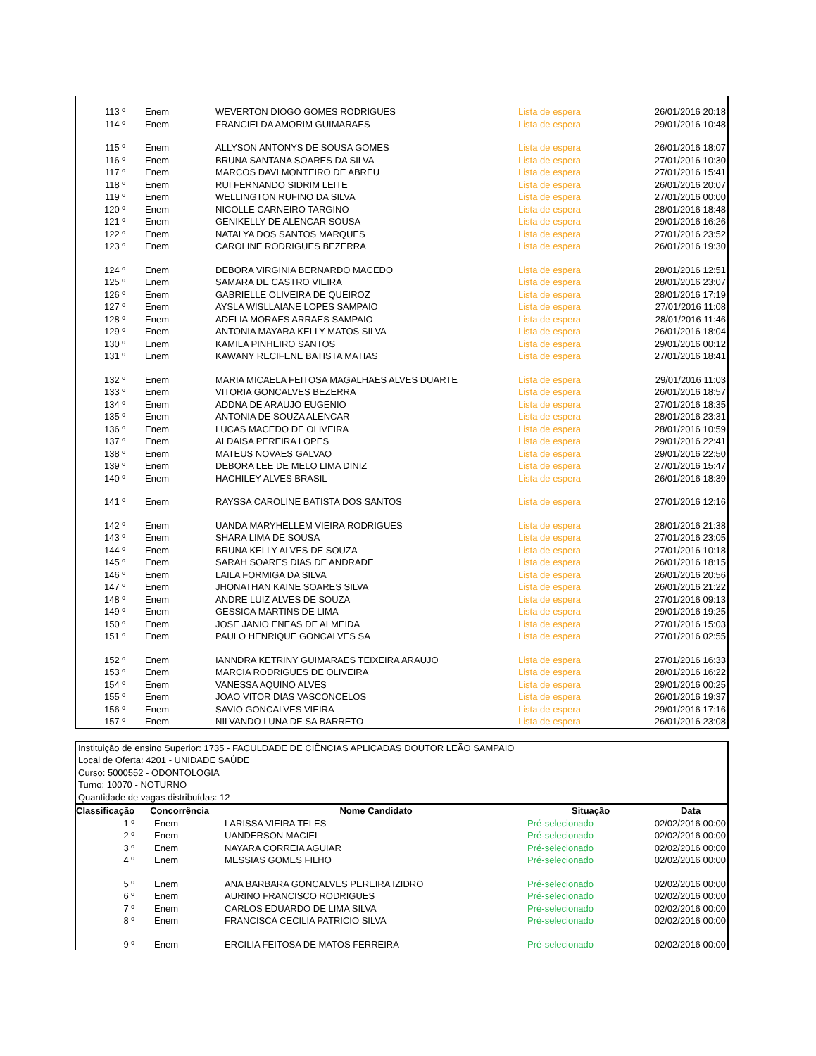| 113 º | Enem | WEVERTON DIOGO GOMES RODRIGUES | Lista de espera | 26/01/2016 20:18 |
| 114 º | Enem | FRANCIELDA AMORIM GUIMARAES | Lista de espera | 29/01/2016 10:48 |
| 115 º | Enem | ALLYSON ANTONYS DE SOUSA GOMES | Lista de espera | 26/01/2016 18:07 |
| 116 º | Enem | BRUNA SANTANA SOARES DA SILVA | Lista de espera | 27/01/2016 10:30 |
| 117 º | Enem | MARCOS DAVI MONTEIRO DE ABREU | Lista de espera | 27/01/2016 15:41 |
| 118 º | Enem | RUI FERNANDO SIDRIM LEITE | Lista de espera | 26/01/2016 20:07 |
| 119 º | Enem | WELLINGTON RUFINO DA SILVA | Lista de espera | 27/01/2016 00:00 |
| 120 º | Enem | NICOLLE CARNEIRO TARGINO | Lista de espera | 28/01/2016 18:48 |
| 121 º | Enem | GENIKELLY DE ALENCAR SOUSA | Lista de espera | 29/01/2016 16:26 |
| 122 º | Enem | NATALYA DOS SANTOS MARQUES | Lista de espera | 27/01/2016 23:52 |
| 123 º | Enem | CAROLINE RODRIGUES BEZERRA | Lista de espera | 26/01/2016 19:30 |
| 124 º | Enem | DEBORA VIRGINIA BERNARDO MACEDO | Lista de espera | 28/01/2016 12:51 |
| 125 º | Enem | SAMARA DE CASTRO VIEIRA | Lista de espera | 28/01/2016 23:07 |
| 126 º | Enem | GABRIELLE OLIVEIRA DE QUEIROZ | Lista de espera | 28/01/2016 17:19 |
| 127 º | Enem | AYSLA WISLLAIANE LOPES SAMPAIO | Lista de espera | 27/01/2016 11:08 |
| 128 º | Enem | ADELIA MORAES ARRAES SAMPAIO | Lista de espera | 28/01/2016 11:46 |
| 129 º | Enem | ANTONIA MAYARA KELLY MATOS SILVA | Lista de espera | 26/01/2016 18:04 |
| 130 º | Enem | KAMILA PINHEIRO SANTOS | Lista de espera | 29/01/2016 00:12 |
| 131 º | Enem | KAWANY RECIFENE BATISTA MATIAS | Lista de espera | 27/01/2016 18:41 |
| 132 º | Enem | MARIA MICAELA FEITOSA MAGALHAES ALVES DUARTE | Lista de espera | 29/01/2016 11:03 |
| 133 º | Enem | VITORIA GONCALVES BEZERRA | Lista de espera | 26/01/2016 18:57 |
| 134 º | Enem | ADDNA DE ARAUJO EUGENIO | Lista de espera | 27/01/2016 18:35 |
| 135 º | Enem | ANTONIA DE SOUZA ALENCAR | Lista de espera | 28/01/2016 23:31 |
| 136 º | Enem | LUCAS MACEDO DE OLIVEIRA | Lista de espera | 28/01/2016 10:59 |
| 137 º | Enem | ALDAISA PEREIRA LOPES | Lista de espera | 29/01/2016 22:41 |
| 138 º | Enem | MATEUS NOVAES GALVAO | Lista de espera | 29/01/2016 22:50 |
| 139 º | Enem | DEBORA LEE DE MELO LIMA DINIZ | Lista de espera | 27/01/2016 15:47 |
| 140 º | Enem | HACHILEY ALVES BRASIL | Lista de espera | 26/01/2016 18:39 |
| 141 º | Enem | RAYSSA CAROLINE BATISTA DOS SANTOS | Lista de espera | 27/01/2016 12:16 |
| 142 º | Enem | UANDA MARYHELLEM VIEIRA RODRIGUES | Lista de espera | 28/01/2016 21:38 |
| 143 º | Enem | SHARA LIMA DE SOUSA | Lista de espera | 27/01/2016 23:05 |
| 144 º | Enem | BRUNA KELLY ALVES DE SOUZA | Lista de espera | 27/01/2016 10:18 |
| 145 º | Enem | SARAH SOARES DIAS DE ANDRADE | Lista de espera | 26/01/2016 18:15 |
| 146 º | Enem | LAILA FORMIGA DA SILVA | Lista de espera | 26/01/2016 20:56 |
| 147 º | Enem | JHONATHAN KAINE SOARES SILVA | Lista de espera | 26/01/2016 21:22 |
| 148 º | Enem | ANDRE LUIZ ALVES DE SOUZA | Lista de espera | 27/01/2016 09:13 |
| 149 º | Enem | GESSICA MARTINS DE LIMA | Lista de espera | 29/01/2016 19:25 |
| 150 º | Enem | JOSE JANIO ENEAS DE ALMEIDA | Lista de espera | 27/01/2016 15:03 |
| 151 º | Enem | PAULO HENRIQUE GONCALVES SA | Lista de espera | 27/01/2016 02:55 |
| 152 º | Enem | IANNDRA KETRINY GUIMARAES TEIXEIRA ARAUJO | Lista de espera | 27/01/2016 16:33 |
| 153 º | Enem | MARCIA RODRIGUES DE OLIVEIRA | Lista de espera | 28/01/2016 16:22 |
| 154 º | Enem | VANESSA AQUINO ALVES | Lista de espera | 29/01/2016 00:25 |
| 155 º | Enem | JOAO VITOR DIAS VASCONCELOS | Lista de espera | 26/01/2016 19:37 |
| 156 º | Enem | SAVIO GONCALVES VIEIRA | Lista de espera | 29/01/2016 17:16 |
| 157 º | Enem | NILVANDO LUNA DE SA BARRETO | Lista de espera | 26/01/2016 23:08 |
Instituição de ensino Superior: 1735 - FACULDADE DE CIÊNCIAS APLICADAS DOUTOR LEÃO SAMPAIO
Local de Oferta: 4201 - UNIDADE SAÚDE
Curso: 5000552 - ODONTOLOGIA
Turno: 10070 - NOTURNO
Quantidade de vagas distribuídas: 12
| Classificação | Concorrência | Nome Candidato | Situação | Data |
| --- | --- | --- | --- | --- |
| 1 º | Enem | LARISSA VIEIRA TELES | Pré-selecionado | 02/02/2016 00:00 |
| 2 º | Enem | UANDERSON MACIEL | Pré-selecionado | 02/02/2016 00:00 |
| 3 º | Enem | NAYARA CORREIA AGUIAR | Pré-selecionado | 02/02/2016 00:00 |
| 4 º | Enem | MESSIAS GOMES FILHO | Pré-selecionado | 02/02/2016 00:00 |
| 5 º | Enem | ANA BARBARA GONCALVES PEREIRA IZIDRO | Pré-selecionado | 02/02/2016 00:00 |
| 6 º | Enem | AURINO FRANCISCO RODRIGUES | Pré-selecionado | 02/02/2016 00:00 |
| 7 º | Enem | CARLOS EDUARDO DE LIMA SILVA | Pré-selecionado | 02/02/2016 00:00 |
| 8 º | Enem | FRANCISCA CECILIA PATRICIO SILVA | Pré-selecionado | 02/02/2016 00:00 |
| 9 º | Enem | ERCILIA FEITOSA DE MATOS FERREIRA | Pré-selecionado | 02/02/2016 00:00 |